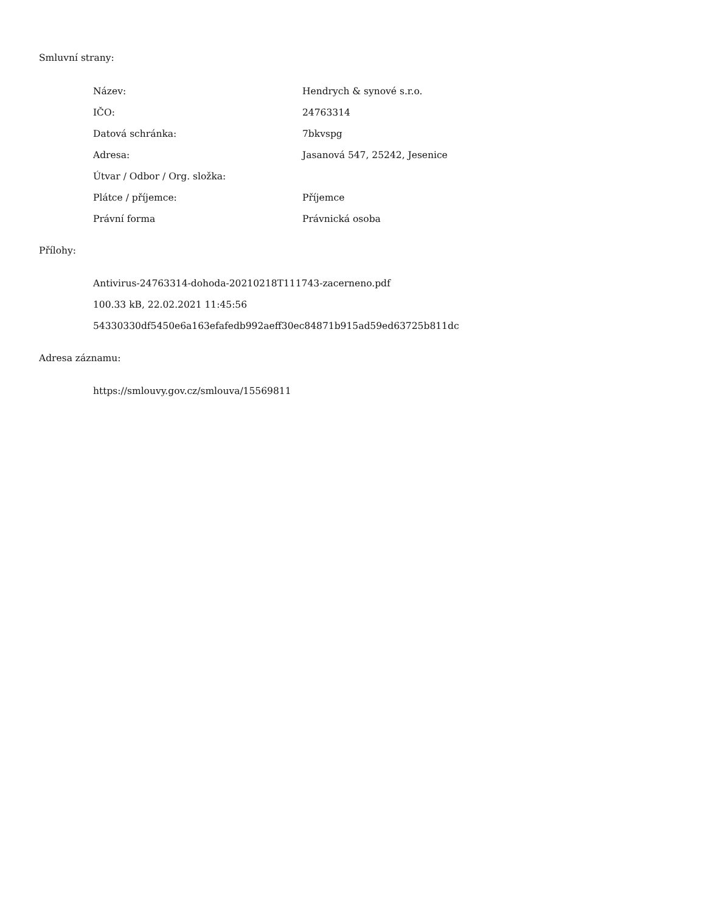Smluvní strany:
| Název: | Hendrych & synové s.r.o. |
| IČO: | 24763314 |
| Datová schránka: | 7bkvspg |
| Adresa: | Jasanová 547, 25242, Jesenice |
| Útvar / Odbor / Org. složka: | |
| Plátce / příjemce: | Příjemce |
| Právní forma | Právnická osoba |
Přílohy:
Antivirus-24763314-dohoda-20210218T111743-zacerneno.pdf
100.33 kB, 22.02.2021 11:45:56
54330330df5450e6a163efafedb992aeff30ec84871b915ad59ed63725b811dc
Adresa záznamu:
https://smlouvy.gov.cz/smlouva/15569811